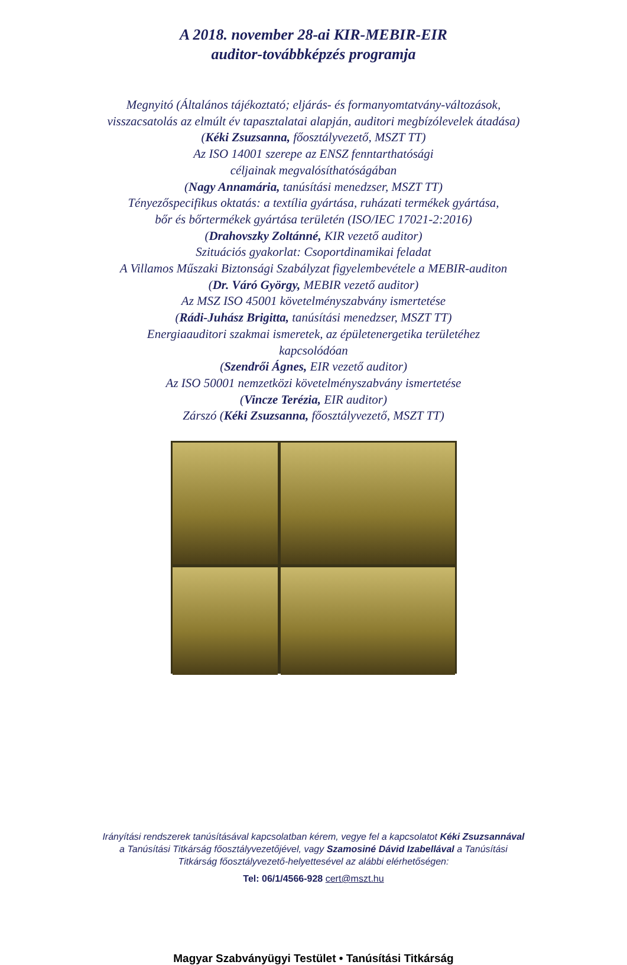A 2018. november 28-ai KIR-MEBIR-EIR
auditor-továbbképzés programja
Megnyitó (Általános tájékoztató; eljárás- és formanyomtatvány-változások,
visszacsatolás az elmúlt év tapasztalatai alapján, auditori megbízólevelek átadása)
(Kéki Zsuzsanna, főosztályvezető, MSZT TT)
Az ISO 14001 szerepe az ENSZ fenntarthatósági
céljainak megvalósíthatóságában
(Nagy Annamária, tanúsítási menedzser, MSZT TT)
Tényezőspecifikus oktatás: a textília gyártása, ruházati termékek gyártása,
bőr és bőrtermékek gyártása területén (ISO/IEC 17021-2:2016)
(Drahovszky Zoltánné, KIR vezető auditor)
Szituációs gyakorlat: Csoportdinamikai feladat
A Villamos Műszaki Biztonsági Szabályzat figyelembevétele a MEBIR-auditon
(Dr. Váró György, MEBIR vezető auditor)
Az MSZ ISO 45001 követelményszabvány ismertetése
(Rádi-Juhász Brigitta, tanúsítási menedzser, MSZT TT)
Energiaauditori szakmai ismeretek, az épületenergetika területéhez
kapcsolódóan
(Szendrői Ágnes, EIR vezető auditor)
Az ISO 50001 nemzetközi követelményszabvány ismertetése
(Vincze Terézia, EIR auditor)
Zárszó (Kéki Zsuzsanna, főosztályvezető, MSZT TT)
Irányítási rendszerek tanúsításával kapcsolatban kérem, vegye fel a kapcsolatot Kéki Zsuzsannával
a Tanúsítási Titkárság főosztályvezetőjével, vagy Szamosiné Dávid Izabellával a Tanúsítási
Titkárság főosztályvezető-helyettesével az alábbi elérhetőségen:
Tel: 06/1/4566-928 cert@mszt.hu
Magyar Szabványügyi Testület • Tanúsítási Titkárság